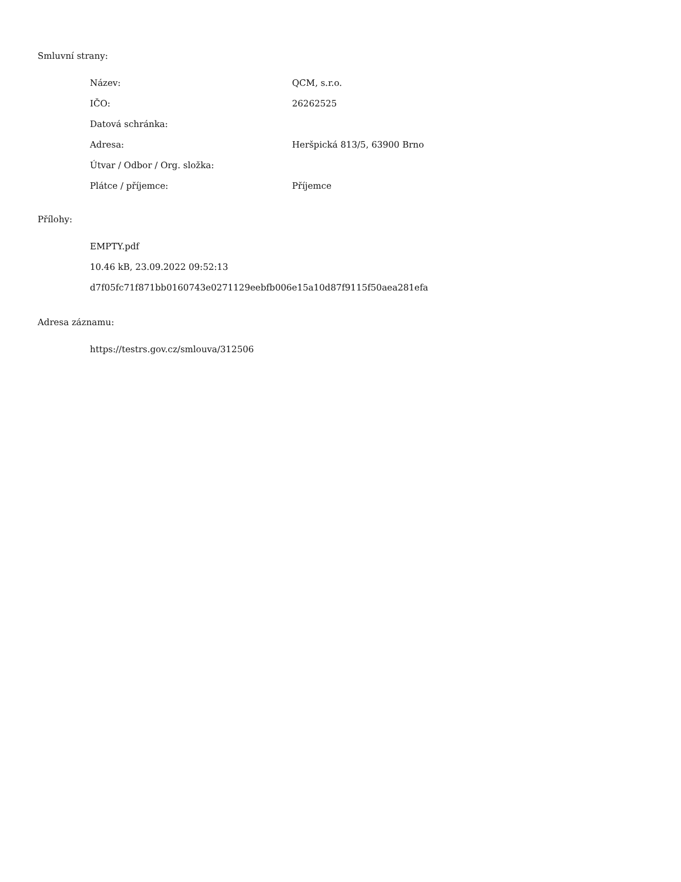Smluvní strany:
| Název: | QCM, s.r.o. |
| IČO: | 26262525 |
| Datová schránka: | |
| Adresa: | Heršpická 813/5, 63900 Brno |
| Útvar / Odbor / Org. složka: | |
| Plátce / příjemce: | Příjemce |
Přílohy:
EMPTY.pdf
10.46 kB, 23.09.2022 09:52:13
d7f05fc71f871bb0160743e0271129eebfb006e15a10d87f9115f50aea281efa
Adresa záznamu:
https://testrs.gov.cz/smlouva/312506